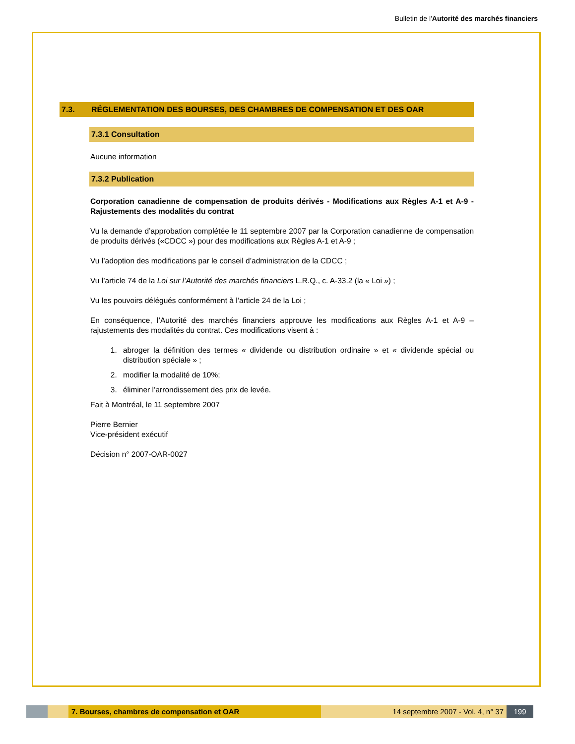Bulletin de l'Autorité des marchés financiers
7.3. RÉGLEMENTATION DES BOURSES, DES CHAMBRES DE COMPENSATION ET DES OAR
7.3.1 Consultation
Aucune information
7.3.2 Publication
Corporation canadienne de compensation de produits dérivés - Modifications aux Règles A-1 et A-9 - Rajustements des modalités du contrat
Vu la demande d’approbation complétée le 11 septembre 2007 par la Corporation canadienne de compensation de produits dérivés («CDCC ») pour des modifications aux Règles A-1 et A-9 ;
Vu l’adoption des modifications par le conseil d’administration de la CDCC ;
Vu l’article 74 de la Loi sur l’Autorité des marchés financiers L.R.Q., c. A-33.2 (la « Loi ») ;
Vu les pouvoirs délégués conformément à l’article 24 de la Loi ;
En conséquence, l’Autorité des marchés financiers approuve les modifications aux Règles A-1 et A-9 – rajustements des modalités du contrat. Ces modifications visent à :
1. abroger la définition des termes « dividende ou distribution ordinaire » et « dividende spécial ou distribution spéciale » ;
2. modifier la modalité de 10%;
3. éliminer l’arrondissement des prix de levée.
Fait à Montréal, le 11 septembre 2007
Pierre Bernier
Vice-président exécutif
Décision n° 2007-OAR-0027
7. Bourses, chambres de compensation et OAR 14 septembre 2007 - Vol. 4, n° 37
199